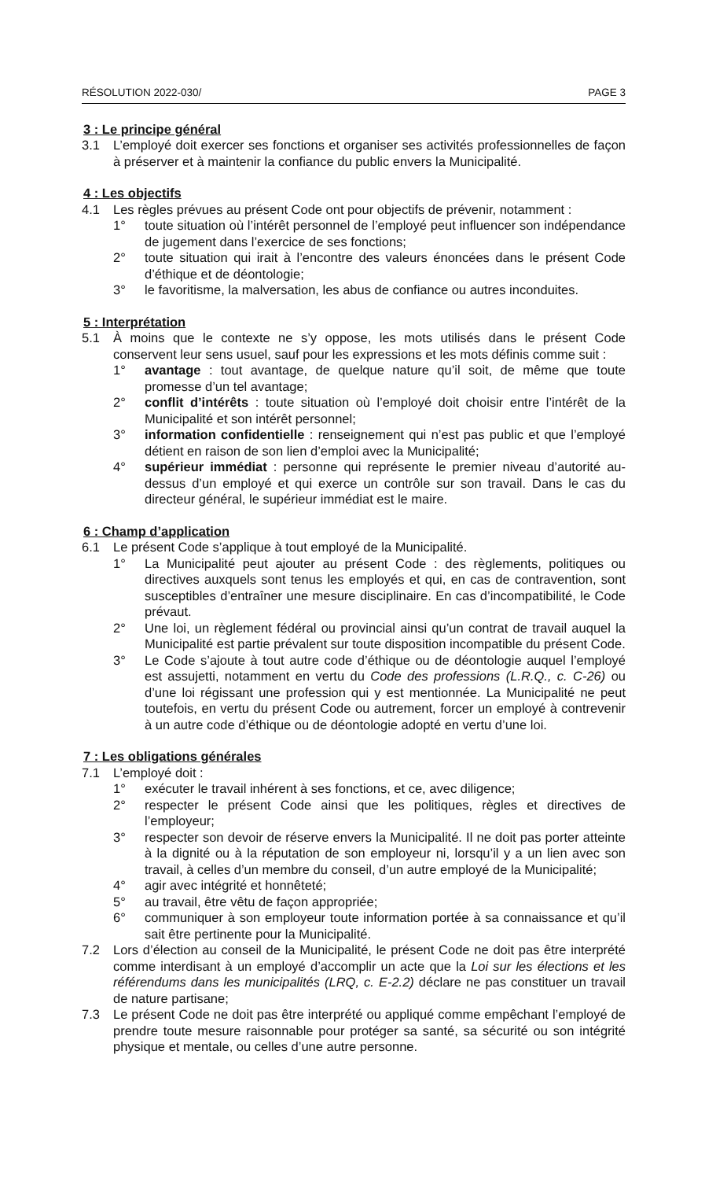RÉSOLUTION 2022-030/ PAGE 3
3 : Le principe général
3.1 L’employé doit exercer ses fonctions et organiser ses activités professionnelles de façon à préserver et à maintenir la confiance du public envers la Municipalité.
4 : Les objectifs
4.1 Les règles prévues au présent Code ont pour objectifs de prévenir, notamment :
1° toute situation où l’intérêt personnel de l’employé peut influencer son indépendance de jugement dans l’exercice de ses fonctions;
2° toute situation qui irait à l’encontre des valeurs énoncées dans le présent Code d’éthique et de déontologie;
3° le favoritisme, la malversation, les abus de confiance ou autres inconduites.
5 : Interprétation
5.1 À moins que le contexte ne s’y oppose, les mots utilisés dans le présent Code conservent leur sens usuel, sauf pour les expressions et les mots définis comme suit :
1° avantage : tout avantage, de quelque nature qu’il soit, de même que toute promesse d’un tel avantage;
2° conflit d’intérêts : toute situation où l’employé doit choisir entre l’intérêt de la Municipalité et son intérêt personnel;
3° information confidentielle : renseignement qui n’est pas public et que l’employé détient en raison de son lien d’emploi avec la Municipalité;
4° supérieur immédiat : personne qui représente le premier niveau d’autorité au-dessus d’un employé et qui exerce un contrôle sur son travail. Dans le cas du directeur général, le supérieur immédiat est le maire.
6 : Champ d’application
6.1 Le présent Code s’applique à tout employé de la Municipalité.
1° La Municipalité peut ajouter au présent Code : des règlements, politiques ou directives auxquels sont tenus les employés et qui, en cas de contravention, sont susceptibles d’entraîner une mesure disciplinaire. En cas d’incompatibilité, le Code prévaut.
2° Une loi, un règlement fédéral ou provincial ainsi qu’un contrat de travail auquel la Municipalité est partie prévalent sur toute disposition incompatible du présent Code.
3° Le Code s’ajoute à tout autre code d’éthique ou de déontologie auquel l’employé est assujetti, notamment en vertu du Code des professions (L.R.Q., c. C-26) ou d’une loi régissant une profession qui y est mentionnée. La Municipalité ne peut toutefois, en vertu du présent Code ou autrement, forcer un employé à contrevenir à un autre code d’éthique ou de déontologie adopté en vertu d’une loi.
7 : Les obligations générales
7.1 L’employé doit :
1° exécuter le travail inhérent à ses fonctions, et ce, avec diligence;
2° respecter le présent Code ainsi que les politiques, règles et directives de l’employeur;
3° respecter son devoir de réserve envers la Municipalité. Il ne doit pas porter atteinte à la dignité ou à la réputation de son employeur ni, lorsqu’il y a un lien avec son travail, à celles d’un membre du conseil, d’un autre employé de la Municipalité;
4° agir avec intégrité et honnêteté;
5° au travail, être vêtu de façon appropriée;
6° communiquer à son employeur toute information portée à sa connaissance et qu’il sait être pertinente pour la Municipalité.
7.2 Lors d’élection au conseil de la Municipalité, le présent Code ne doit pas être interprété comme interdisant à un employé d’accomplir un acte que la Loi sur les élections et les référendums dans les municipalités (LRQ, c. E-2.2) déclare ne pas constituer un travail de nature partisane;
7.3 Le présent Code ne doit pas être interprété ou appliqué comme empêchant l’employé de prendre toute mesure raisonnable pour protéger sa santé, sa sécurité ou son intégrité physique et mentale, ou celles d’une autre personne.